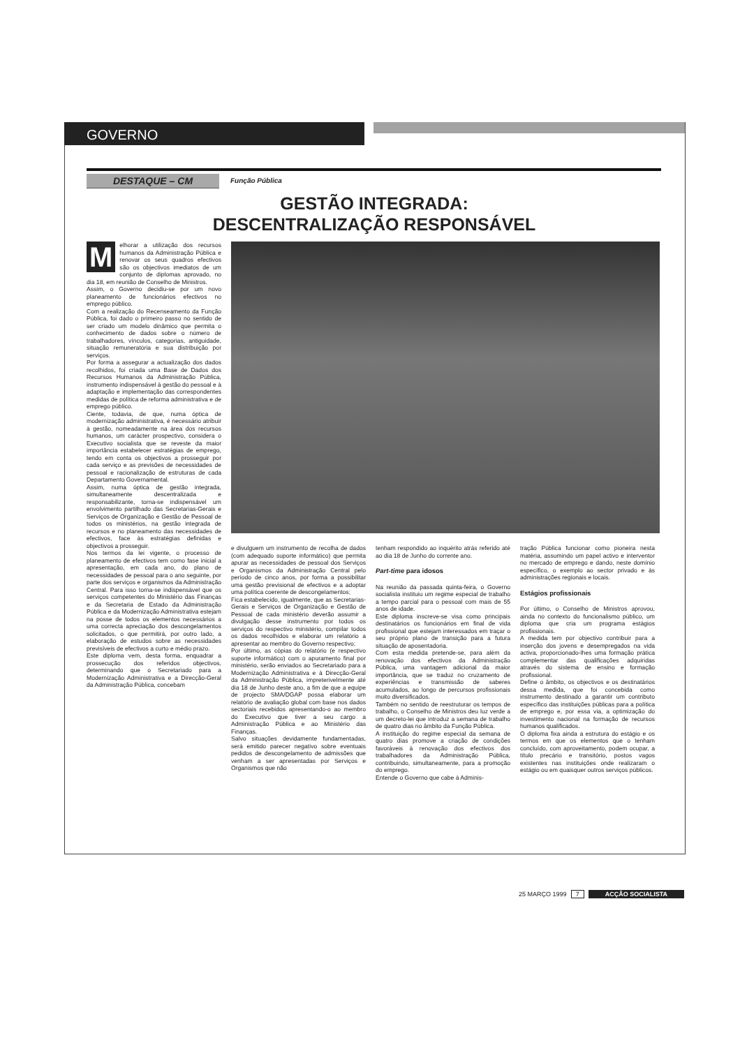GOVERNO
DESTAQUE – CM
Função Pública
GESTÃO INTEGRADA:
DESCENTRALIZAÇÃO RESPONSÁVEL
Melhorar a utilização dos recursos humanos da Administração Pública e renovar os seus quadros efectivos são os objectivos imediatos de um conjunto de diplomas aprovado, no dia 18, em reunião de Conselho de Ministros.
Assim, o Governo decidiu-se por um novo planeamento de funcionários efectivos no emprego público.
Com a realização do Recenseamento da Função Pública, foi dado o primeiro passo no sentido de ser criado um modelo dinâmico que permita o conhecimento de dados sobre o número de trabalhadores, vínculos, categorias, antiguidade, situação remuneratória e sua distribuição por serviços.
Por forma a assegurar a actualização dos dados recolhidos, foi criada uma Base de Dados dos Recursos Humanos da Administração Pública, instrumento indispensável à gestão do pessoal e à adaptação e implementação das correspondentes medidas de política de reforma administrativa e de emprego público.
Ciente, todavia, de que, numa óptica de modernização administrativa, é necessário atribuir à gestão, nomeadamente na área dos recursos humanos, um carácter prospectivo, considera o Executivo socialista que se reveste da maior importância estabelecer estratégias de emprego, tendo em conta os objectivos a prosseguir por cada serviço e as previsões de necessidades de pessoal e racionalização de estruturas de cada Departamento Governamental.
Assim, numa óptica de gestão integrada, simultaneamente descentralizada e responsabilizante, torna-se indispensável um envolvimento partilhado das Secretarias-Gerais e Serviços de Organização e Gestão de Pessoal de todos os ministérios, na gestão integrada de recursos e no planeamento das necessidades de efectivos, face às estratégias definidas e objectivos a prosseguir.
Nos termos da lei vigente, o processo de planeamento de efectivos tem como fase inicial a apresentação, em cada ano, do plano de necessidades de pessoal para o ano seguinte, por parte dos serviços e organismos da Administração Central. Para isso torna-se indispensável que os serviços competentes do Ministério das Finanças e da Secretaria de Estado da Administração Pública e da Modernização Administrativa estejam na posse de todos os elementos necessários a uma correcta apreciação dos descongelamentos solicitados, o que permitirá, por outro lado, a elaboração de estudos sobre as necessidades previsíveis de efectivos a curto e médio prazo.
Este diploma vem, desta forma, enquadrar a prossecução dos referidos objectivos, determinando que o Secretariado para a Modernização Administrativa e a Direcção-Geral da Administração Pública, concebam
e divulguem um instrumento de recolha de dados (com adequado suporte informático) que permita apurar as necessidades de pessoal dos Serviços e Organismos da Administração Central pelo período de cinco anos, por forma a possibilitar uma gestão previsional de efectivos e a adoptar uma política coerente de descongelamentos;
Fica estabelecido, igualmente, que as Secretarias-Gerais e Serviços de Organização e Gestão de Pessoal de cada ministério deverão assumir a divulgação desse instrumento por todos os serviços do respectivo ministério, compilar todos os dados recolhidos e elaborar um relatório a apresentar ao membro do Governo respectivo;
Por último, as cópias do relatório (e respectivo suporte informático) com o apuramento final por ministério, serão enviados ao Secretariado para a Modernização Administrativa e à Direcção-Geral da Administração Pública, impreterivelmente até dia 18 de Junho deste ano, a fim de que a equipe de projecto SMA/DGAP possa elaborar um relatório de avaliação global com base nos dados sectoriais recebidos apresentando-o ao membro do Executivo que tiver a seu cargo a Administração Pública e ao Ministério das Finanças.
Salvo situações devidamente fundamentadas, será emitido parecer negativo sobre eventuais pedidos de descongelamento de admissões que venham a ser apresentadas por Serviços e Organismos que não
tenham respondido ao inquérito atrás referido até ao dia 18 de Junho do corrente ano.
Part-time para idosos
Na reunião da passada quinta-feira, o Governo socialista instituiu um regime especial de trabalho a tempo parcial para o pessoal com mais de 55 anos de idade.
Este diploma inscreve-se visa como principais destinatários os funcionários em final de vida profissional que estejam interessados em traçar o seu próprio plano de transição para a futura situação de aposentadoria.
Com esta medida pretende-se, para além da renovação dos efectivos da Administração Pública, uma vantagem adicional da maior importância, que se traduz no cruzamento de experiências e transmissão de saberes acumulados, ao longo de percursos profissionais muito diversificados.
Também no sentido de reestruturar os tempos de trabalho, o Conselho de Ministros deu luz verde a um decreto-lei que introduz a semana de trabalho de quatro dias no âmbito da Função Pública.
A instituição do regime especial da semana de quatro dias promove a criação de condições favoráveis à renovação dos efectivos dos trabalhadores da Administração Pública, contribuindo, simultaneamente, para a promoção do emprego.
Entende o Governo que cabe à Adminis-
tração Pública funcionar como pioneira nesta matéria, assumindo um papel activo e interventor no mercado de emprego e dando, neste domínio específico, o exemplo ao sector privado e às administrações regionais e locais.
Estágios profissionais
Por último, o Conselho de Ministros aprovou, ainda no contexto do funcionalismo público, um diploma que cria um programa estágios profissionais.
A medida tem por objectivo contribuir para a inserção dos jovens e desempregados na vida activa, proporcionado-lhes uma formação prática complementar das qualificações adquiridas através do sistema de ensino e formação profissional.
Define o âmbito, os objectivos e os destinatários dessa medida, que foi concebida como instrumento destinado a garantir um contributo específico das instituições públicas para a política de emprego e, por essa via, a optimização do investimento nacional na formação de recursos humanos qualificados.
O diploma fixa ainda a estrutura do estágio e os termos em que os elementos que o tenham concluído, com aproveitamento, podem ocupar, a título precário e transitório, postos vagos existentes nas instituições onde realizaram o estágio ou em quaisquer outros serviços públicos.
25 MARÇO 1999 7 ACÇÃO SOCIALISTA